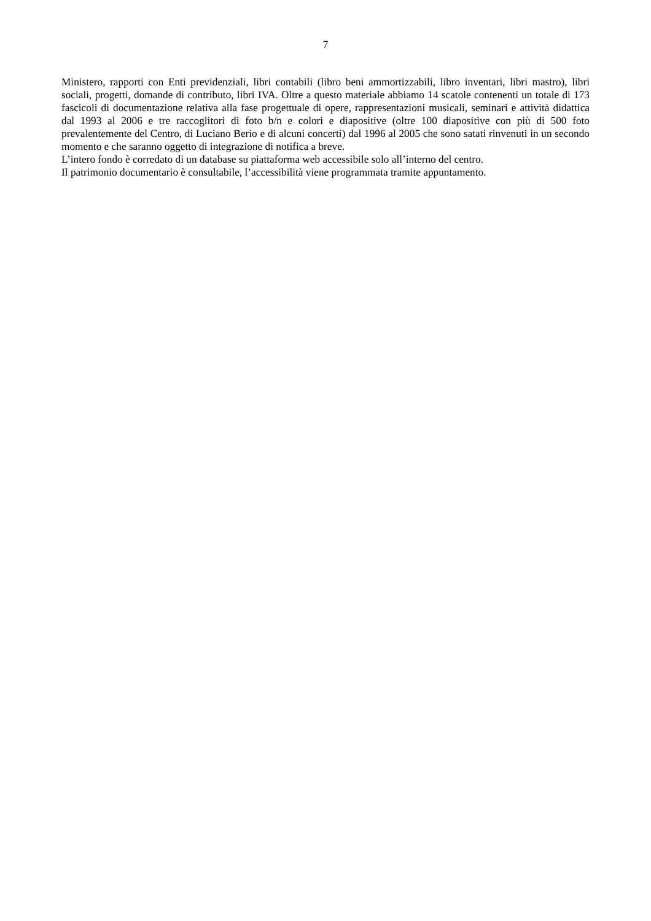7
Ministero, rapporti con Enti previdenziali, libri contabili (libro beni ammortizzabili, libro inventari, libri mastro), libri sociali, progetti, domande di contributo, libri IVA. Oltre a questo materiale abbiamo 14 scatole contenenti un totale di 173 fascicoli di documentazione relativa alla fase progettuale di opere, rappresentazioni musicali, seminari e attività didattica dal 1993 al 2006 e tre raccoglitori di foto b/n e colori e diapositive (oltre 100 diapositive con più di 500 foto prevalentemente del Centro, di Luciano Berio e di alcuni concerti) dal 1996 al 2005 che sono satati rinvenuti in un secondo momento e che saranno oggetto di integrazione di notifica a breve.
L’intero fondo è corredato di un database su piattaforma web accessibile solo all’interno del centro.
Il patrimonio documentario è consultabile, l’accessibilità viene programmata tramite appuntamento.